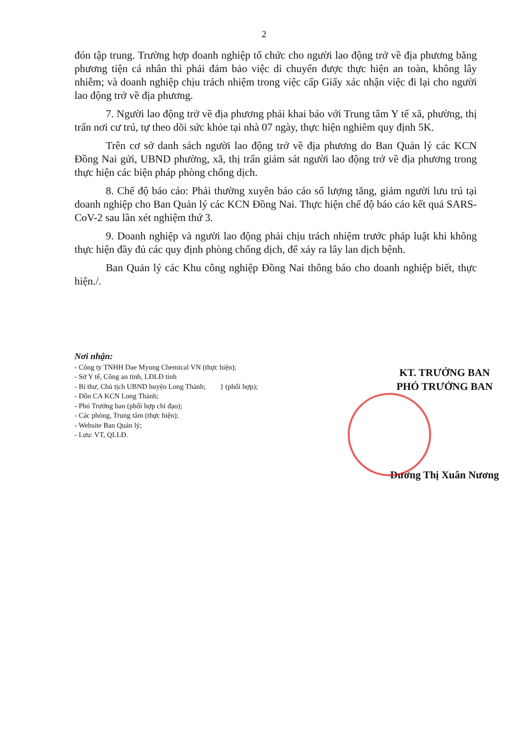2
đón tập trung. Trường hợp doanh nghiệp tổ chức cho người lao động trở về địa phương bằng phương tiện cá nhân thì phải đảm bảo việc di chuyển được thực hiện an toàn, không lây nhiễm; và doanh nghiệp chịu trách nhiệm trong việc cấp Giấy xác nhận việc đi lại cho người lao động trở về địa phương.
7. Người lao động trở về địa phương phải khai báo với Trung tâm Y tế xã, phường, thị trấn nơi cư trú, tự theo dõi sức khỏe tại nhà 07 ngày, thực hiện nghiêm quy định 5K.
Trên cơ sở danh sách người lao động trở về địa phương do Ban Quản lý các KCN Đồng Nai gửi, UBND phường, xã, thị trấn giám sát người lao động trở về địa phương trong thực hiện các biện pháp phòng chống dịch.
8. Chế độ báo cáo: Phải thường xuyên báo cáo số lượng tăng, giảm người lưu trú tại doanh nghiệp cho Ban Quản lý các KCN Đồng Nai. Thực hiện chế độ báo cáo kết quả SARS-CoV-2 sau lần xét nghiệm thứ 3.
9. Doanh nghiệp và người lao động phải chịu trách nhiệm trước pháp luật khi không thực hiện đầy đủ các quy định phòng chống dịch, để xảy ra lây lan dịch bệnh.
Ban Quản lý các Khu công nghiệp Đồng Nai thông báo cho doanh nghiệp biết, thực hiện./.
Nơi nhận:
- Công ty TNHH Dae Myung Chemical VN (thực hiện);
- Sở Y tế, Công an tỉnh, LĐLĐ tỉnh
- Bí thư, Chủ tịch UBND huyện Long Thành; } (phối hợp);
- Đồn CA KCN Long Thành;
- Phó Trưởng ban (phối hợp chỉ đạo);
- Các phòng, Trung tâm (thực hiện);
- Website Ban Quản lý;
- Lưu: VT, QLLĐ.
KT. TRƯỞNG BAN
PHÓ TRƯỞNG BAN
Dương Thị Xuân Nương